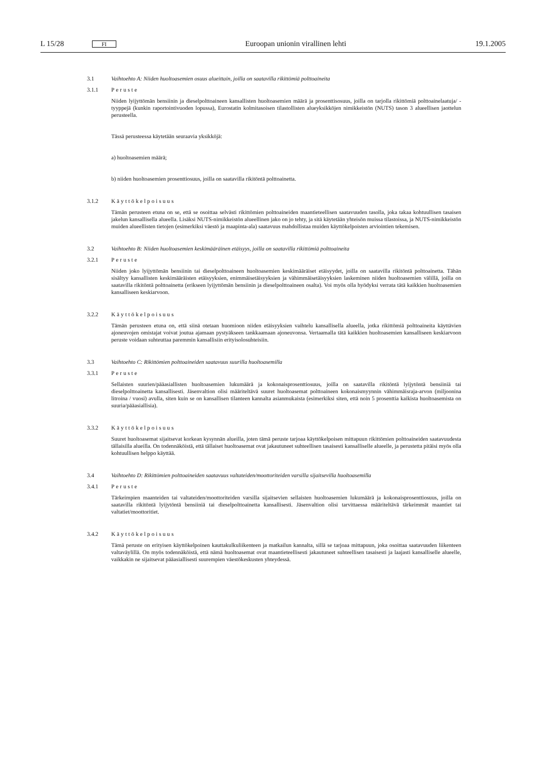L 15/28 FI Euroopan unionin virallinen lehti 19.1.2005
3.1 Vaihtoehto A: Niiden huoltoasemien osuus alueittain, joilla on saatavilla rikittömiä polttoaineita
3.1.1 Peruste
Niiden lyijyttömän bensiinin ja dieselpolttoaineen kansallisten huoltoasemien määrä ja prosenttisosuus, joilla on tarjolla rikittömiä polttoainelaatuja/ -tyyppejä (kunkin raportointivuoden lopussa), Eurostatin kolmitasoisen tilastollisten alueyksikköjen nimikkeistön (NUTS) tason 3 alueellisen jaottelun perusteella.
Tässä perusteessa käytetään seuraavia yksikköjä:
a) huoltoasemien määrä;
b) niiden huoltoasemien prosenttiosuus, joilla on saatavilla rikitöntä polttoainetta.
3.1.2 Käyttökelpoisuus
Tämän perusteen etuna on se, että se osoittaa selvästi rikittömien polttoaineiden maantieteellisen saatavuuden tasolla, joka takaa kohtuullisen tasaisen jakelun kansallisella alueella. Lisäksi NUTS-nimikkeistön alueellinen jako on jo tehty, ja sitä käytetään yhteisön muissa tilastoissa, ja NUTS-nimikkeistön muiden alueellisten tietojen (esimerkiksi väestö ja maapinta-ala) saatavuus mahdollistaa muiden käyttökelpoisten arviointien tekemisen.
3.2 Vaihtoehto B: Niiden huoltoasemien keskimääräinen etäisyys, joilla on saatavilla rikittömiä polttoaineita
3.2.1 Peruste
Niiden joko lyijyttömän bensiinin tai dieselpolttoaineen huoltoasemien keskimääräiset etäisyydet, joilla on saatavilla rikitöntä polttoainetta. Tähän sisältyy kansallisten keskimääräisten etäisyyksien, enimmäisetäisyyksien ja vähimmäisetäisyyksien laskeminen niiden huoltoasemien välillä, joilla on saatavilla rikitöntä polttoainetta (erikseen lyijyttömän bensiinin ja dieselpolttoaineen osalta). Voi myös olla hyödyksi verrata tätä kaikkien huoltoasemien kansalliseen keskiarvoon.
3.2.2 Käyttökelpoisuus
Tämän perusteen etuna on, että siinä otetaan huomioon niiden etäisyyksien vaihtelu kansallisella alueella, jotka rikittömiä polttoaineita käyttävien ajoneuvojen omistajat voivat joutua ajamaan pystyäkseen tankkaamaan ajoneuvonsa. Vertaamalla tätä kaikkien huoltoasemien kansalliseen keskiarvoon peruste voidaan suhteuttaa paremmin kansallisiin erityisolosuhteisiin.
3.3 Vaihtoehto C: Rikittömien polttoaineiden saatavuus suurilla huoltoasemilla
3.3.1 Peruste
Sellaisten suurien/pääasiallisten huoltoasemien lukumäärä ja kokonaisprosenttiosuus, joilla on saatavilla rikitöntä lyijytöntä bensiiniä tai dieselpolttoainetta kansallisesti. Jäsenvaltion olisi määriteltävä suuret huoltoasemat polttoaineen kokonaismyynnin vähimmäisraja-arvon (miljoonina litroina / vuosi) avulla, siten kuin se on kansallisen tilanteen kannalta asianmukaista (esimerkiksi siten, että noin 5 prosenttia kaikista huoltoasemista on suuria/pääasiallisia).
3.3.2 Käyttökelpoisuus
Suuret huoltoasemat sijaitsevat korkean kysynnän alueilla, joten tämä peruste tarjoaa käyttökelpoisen mittapuun rikittömien polttoaineiden saatavuudesta tällaisilla alueilla. On todennäköistä, että tällaiset huoltoasemat ovat jakautuneet suhteellisen tasaisesti kansalliselle alueelle, ja perustetta pitäisi myös olla kohtuullisen helppo käyttää.
3.4 Vaihtoehto D: Rikittömien polttoaineiden saatavuus valtateiden/moottoriteiden varsilla sijaitsevilla huoltoasemilla
3.4.1 Peruste
Tärkeimpien maanteiden tai valtateiden/moottoriteiden varsilla sijaitsevien sellaisten huoltoasemien lukumäärä ja kokonaisprosenttiosuus, joilla on saatavilla rikitöntä lyijytöntä bensiiniä tai dieselpolttoainetta kansallisesti. Jäsenvaltion olisi tarvittaessa määriteltävä tärkeimmät maantiet tai valtatiet/moottoritiet.
3.4.2 Käyttökelpoisuus
Tämä peruste on erityisen käyttökelpoinen kauttakulkuliikenteen ja matkailun kannalta, sillä se tarjoaa mittapuun, joka osoittaa saatavuuden liikenteen valtaväylillä. On myös todennäköistä, että nämä huoltoasemat ovat maantieteellisesti jakautuneet suhteellisen tasaisesti ja laajasti kansalliselle alueelle, vaikkakin ne sijaitsevat pääasiallisesti suurempien väestökeskusten yhteydessä.